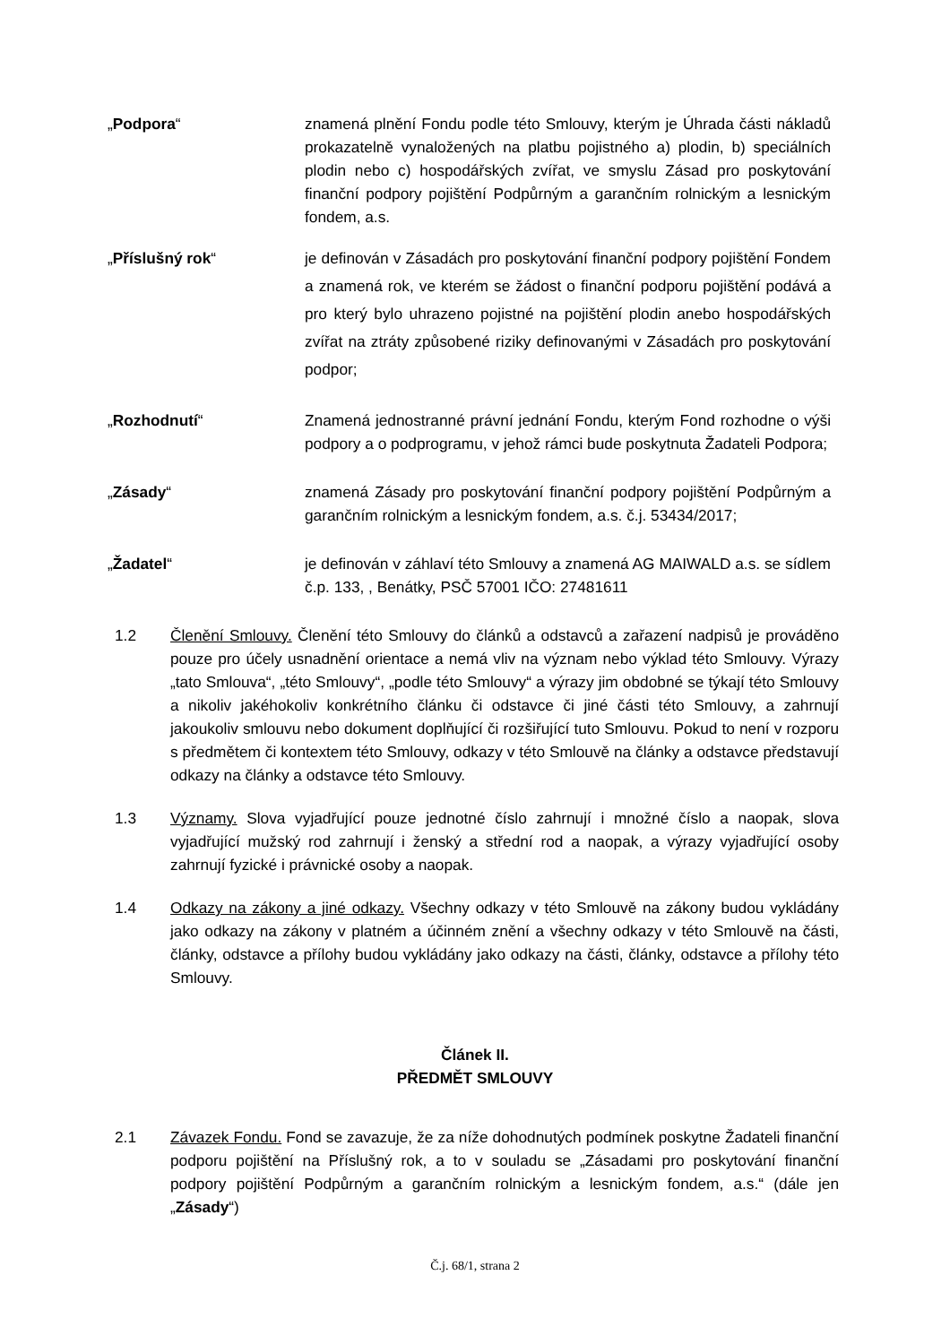„Podpora“ znamená plnění Fondu podle této Smlouvy, kterým je Úhrada části nákladů prokazatelně vynaložených na platbu pojistného a) plodin, b) speciálních plodin nebo c) hospodářských zvířat, ve smyslu Zásad pro poskytování finanční podpory pojištění Podpůrným a garančním rolnickým a lesnickým fondem, a.s.
„Příslušný rok“ je definován v Zásadách pro poskytování finanční podpory pojištění Fondem a znamená rok, ve kterém se žádost o finanční podporu pojištění podává a pro který bylo uhrazeno pojistné na pojištění plodin anebo hospodářských zvířat na ztráty způsobené riziky definovanými v Zásadách pro poskytování podpor;
„Rozhodnutí“ Znamená jednostranné právní jednání Fondu, kterým Fond rozhodne o výši podpory a o podprogramu, v jehož rámci bude poskytnuta Žadateli Podpora;
„Zásady“ znamená Zásady pro poskytování finanční podpory pojištění Podpůrným a garančním rolnickým a lesnickým fondem, a.s. č.j. 53434/2017;
„Žadatel“ je definován v záhlaví této Smlouvy a znamená AG MAIWALD a.s. se sídlem č.p. 133, , Benátky, PSČ 57001 IČO: 27481611
1.2 Členění Smlouvy. Členění této Smlouvy do článků a odstavců a zařazení nadpisů je prováděno pouze pro účely usnadnění orientace a nemá vliv na význam nebo výklad této Smlouvy. Výrazy „tato Smlouva“, „této Smlouvy“, „podle této Smlouvy“ a výrazy jim obdobné se týkají této Smlouvy a nikoliv jakéhokoliv konkrétního článku či odstavce či jiné části této Smlouvy, a zahrnují jakoukoliv smlouvu nebo dokument doplňující či rozšiřující tuto Smlouvu. Pokud to není v rozporu s předmětem či kontextem této Smlouvy, odkazy v této Smlouvě na články a odstavce představují odkazy na články a odstavce této Smlouvy.
1.3 Významy. Slova vyjadřující pouze jednotné číslo zahrnují i množné číslo a naopak, slova vyjadřující mužský rod zahrnují i ženský a střední rod a naopak, a výrazy vyjadřující osoby zahrnují fyzické i právnické osoby a naopak.
1.4 Odkazy na zákony a jiné odkazy. Všechny odkazy v této Smlouvě na zákony budou vykládány jako odkazy na zákony v platném a účinném znění a všechny odkazy v této Smlouvě na části, články, odstavce a přílohy budou vykládány jako odkazy na části, články, odstavce a přílohy této Smlouvy.
Článek II.
PŘEDMĚT SMLOUVY
2.1 Závazek Fondu. Fond se zavazuje, že za níže dohodnutých podmínek poskytne Žadateli finanční podporu pojištění na Příslušný rok, a to v souladu se „Zásadami pro poskytování finanční podpory pojištění Podpůrným a garančním rolnickým a lesnickým fondem, a.s.“ (dále jen „Zásady“)
Č.j. 68/1, strana 2